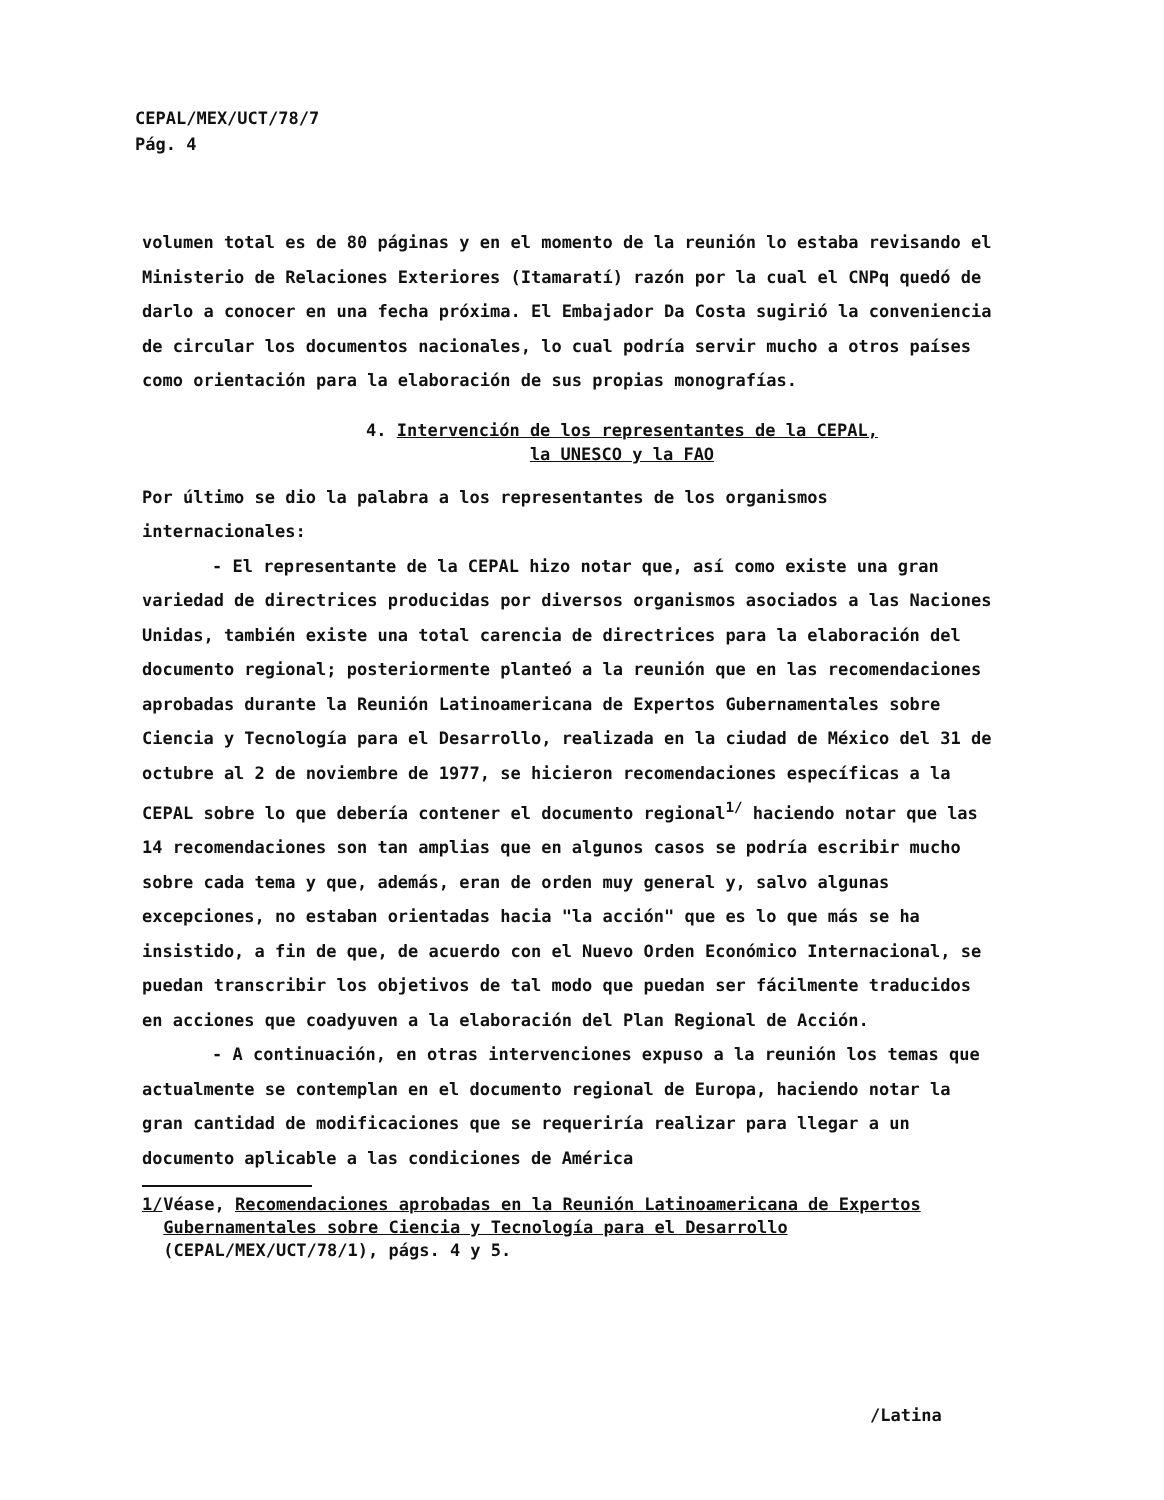CEPAL/MEX/UCT/78/7
Pág. 4
volumen total es de 80 páginas y en el momento de la reunión lo estaba revisando el Ministerio de Relaciones Exteriores (Itamaratí) razón por la cual el CNPq quedó de darlo a conocer en una fecha próxima. El Embajador Da Costa sugirió la conveniencia de circular los documentos nacionales, lo cual podría servir mucho a otros países como orientación para la elaboración de sus propias monografías.
4. Intervención de los representantes de la CEPAL,
la UNESCO y la FAO
Por último se dio la palabra a los representantes de los organismos internacionales:
- El representante de la CEPAL hizo notar que, así como existe una gran variedad de directrices producidas por diversos organismos asociados a las Naciones Unidas, también existe una total carencia de directrices para la elaboración del documento regional; posteriormente planteó a la reunión que en las recomendaciones aprobadas durante la Reunión Latinoamericana de Expertos Gubernamentales sobre Ciencia y Tecnología para el Desarrollo, realizada en la ciudad de México del 31 de octubre al 2 de noviembre de 1977, se hicieron recomendaciones específicas a la CEPAL sobre lo que debería contener el documento regional<sup>1/</sup> haciendo notar que las 14 recomendaciones son tan amplias que en algunos casos se podría escribir mucho sobre cada tema y que, además, eran de orden muy general y, salvo algunas excepciones, no estaban orientadas hacia "la acción" que es lo que más se ha insistido, a fin de que, de acuerdo con el Nuevo Orden Económico Internacional, se puedan transcribir los objetivos de tal modo que puedan ser fácilmente traducidos en acciones que coadyuven a la elaboración del Plan Regional de Acción.
- A continuación, en otras intervenciones expuso a la reunión los temas que actualmente se contemplan en el documento regional de Europa, haciendo notar la gran cantidad de modificaciones que se requeriría realizar para llegar a un documento aplicable a las condiciones de América
1/ Véase, Recomendaciones aprobadas en la Reunión Latinoamericana de Expertos Gubernamentales sobre Ciencia y Tecnología para el Desarrollo (CEPAL/MEX/UCT/78/1), págs. 4 y 5.
/Latina